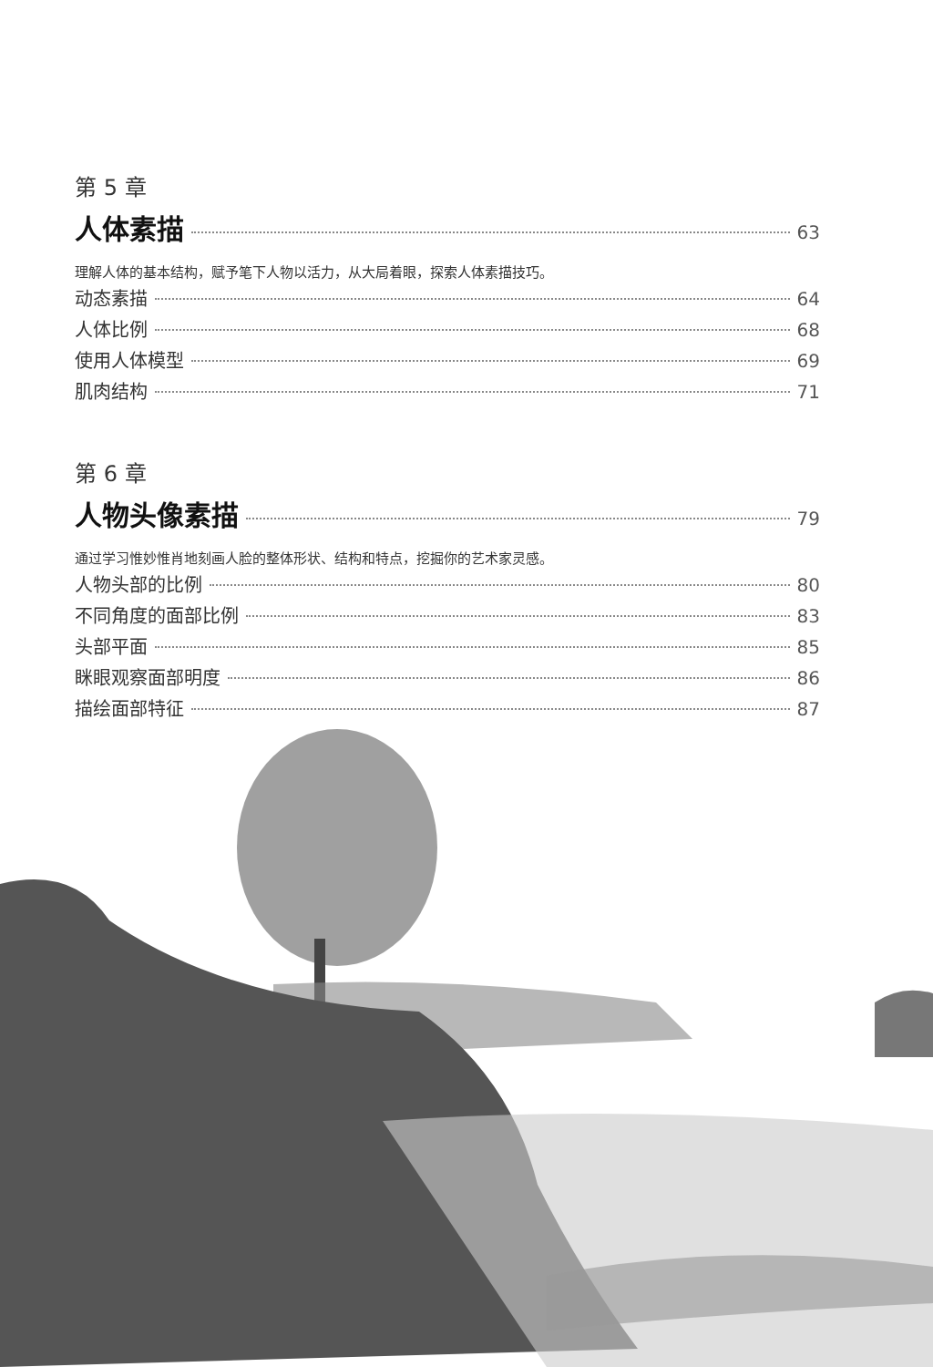第 5 章
人体素描 63
理解人体的基本结构，赋予笔下人物以活力，从大局着眼，探索人体素描技巧。
动态素描 64
人体比例 68
使用人体模型 69
肌肉结构 71
第 6 章
人物头像素描 79
通过学习惟妙惟肖地刻画人脸的整体形状、结构和特点，挖掘你的艺术家灵感。
人物头部的比例 80
不同角度的面部比例 83
头部平面 85
眯眼观察面部明度 86
描绘面部特征 87